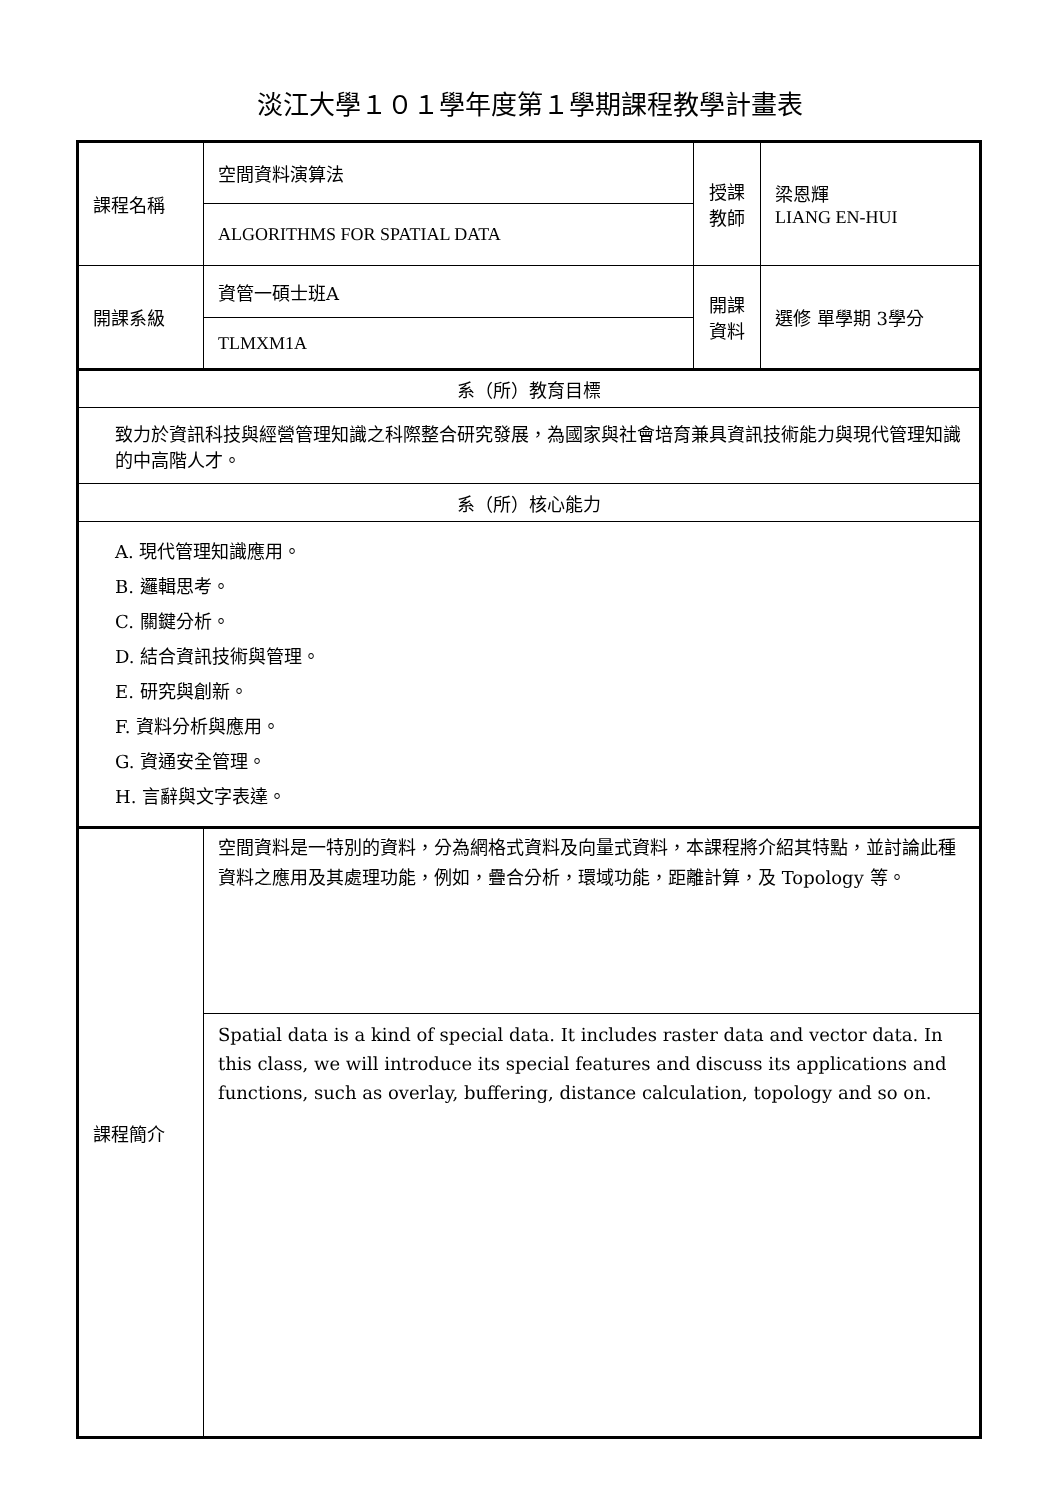淡江大學１０１學年度第１學期課程教學計畫表
| 課程名稱 | 空間資料演算法 | 授課 教師 | 梁恩輝 LIANG EN-HUI |
| | ALGORITHMS FOR SPATIAL DATA | | |
| 開課系級 | 資管一碩士班A | 開課 資料 | 選修 單學期 3學分 |
| | TLMXM1A | | |
| 系（所）教育目標 | | | |
| 致力於資訊科技與經營管理知識之科際整合研究發展，為國家與社會培育兼具資訊技術能力與現代管理知識的中高階人才。 | | | |
| 系（所）核心能力 | | | |
| A. 現代管理知識應用。 B. 邏輯思考。 C. 關鍵分析。 D. 結合資訊技術與管理。 E. 研究與創新。 F. 資料分析與應用。 G. 資通安全管理。 H. 言辭與文字表達。 | | | |
| 課程簡介 | 空間資料是一特別的資料，分為網格式資料及向量式資料，本課程將介紹其特點，並討論此種資料之應用及其處理功能，例如，疊合分析，環域功能，距離計算，及 Topology 等。 | | |
| | Spatial data is a kind of special data. It includes raster data and vector data. In this class, we will introduce its special features and discuss its applications and functions, such as overlay, buffering, distance calculation, topology and so on. | | |